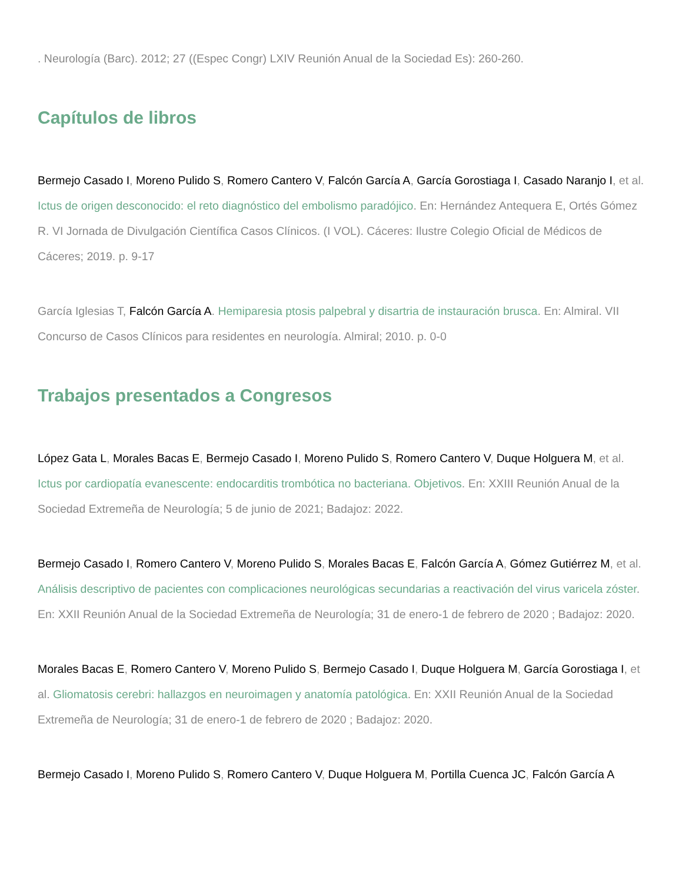. Neurología (Barc). 2012; 27 ((Espec Congr) LXIV Reunión Anual de la Sociedad Es): 260-260.
Capítulos de libros
Bermejo Casado I, Moreno Pulido S, Romero Cantero V, Falcón García A, García Gorostiaga I, Casado Naranjo I, et al. Ictus de origen desconocido: el reto diagnóstico del embolismo paradójico. En: Hernández Antequera E, Ortés Gómez R. VI Jornada de Divulgación Científica Casos Clínicos. (I VOL). Cáceres: Ilustre Colegio Oficial de Médicos de Cáceres; 2019. p. 9-17
García Iglesias T, Falcón García A. Hemiparesia ptosis palpebral y disartria de instauración brusca. En: Almiral. VII Concurso de Casos Clínicos para residentes en neurología. Almiral; 2010. p. 0-0
Trabajos presentados a Congresos
López Gata L, Morales Bacas E, Bermejo Casado I, Moreno Pulido S, Romero Cantero V, Duque Holguera M, et al. Ictus por cardiopatía evanescente: endocarditis trombótica no bacteriana. Objetivos. En: XXIII Reunión Anual de la Sociedad Extremeña de Neurología; 5 de junio de 2021; Badajoz: 2022.
Bermejo Casado I, Romero Cantero V, Moreno Pulido S, Morales Bacas E, Falcón García A, Gómez Gutiérrez M, et al. Análisis descriptivo de pacientes con complicaciones neurológicas secundarias a reactivación del virus varicela zóster. En: XXII Reunión Anual de la Sociedad Extremeña de Neurología; 31 de enero-1 de febrero de 2020 ; Badajoz: 2020.
Morales Bacas E, Romero Cantero V, Moreno Pulido S, Bermejo Casado I, Duque Holguera M, García Gorostiaga I, et al. Gliomatosis cerebri: hallazgos en neuroimagen y anatomía patológica. En: XXII Reunión Anual de la Sociedad Extremeña de Neurología; 31 de enero-1 de febrero de 2020 ; Badajoz: 2020.
Bermejo Casado I, Moreno Pulido S, Romero Cantero V, Duque Holguera M, Portilla Cuenca JC, Falcón García A